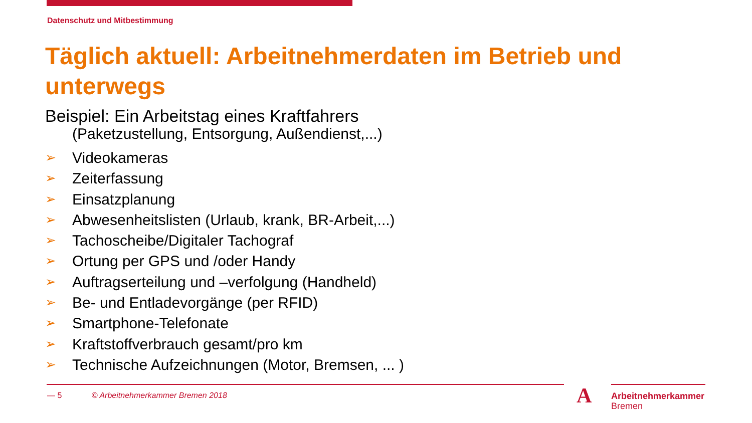Datenschutz und Mitbestimmung
Täglich aktuell: Arbeitnehmerdaten im Betrieb und unterwegs
Beispiel: Ein Arbeitstag eines Kraftfahrers
(Paketzustellung, Entsorgung, Außendienst,...)
➢ Videokameras
➢ Zeiterfassung
➢ Einsatzplanung
➢ Abwesenheitslisten (Urlaub, krank, BR-Arbeit,...)
➢ Tachoscheibe/Digitaler Tachograf
➢ Ortung per GPS und /oder Handy
➢ Auftragserteilung und –verfolgung (Handheld)
➢ Be- und Entladevorgänge (per RFID)
➢ Smartphone-Telefonate
➢ Kraftstoffverbrauch gesamt/pro km
➢ Technische Aufzeichnungen (Motor, Bremsen, ... )
— 5 © Arbeitnehmerkammer Bremen 2018
A
Arbeitnehmerkammer
Bremen